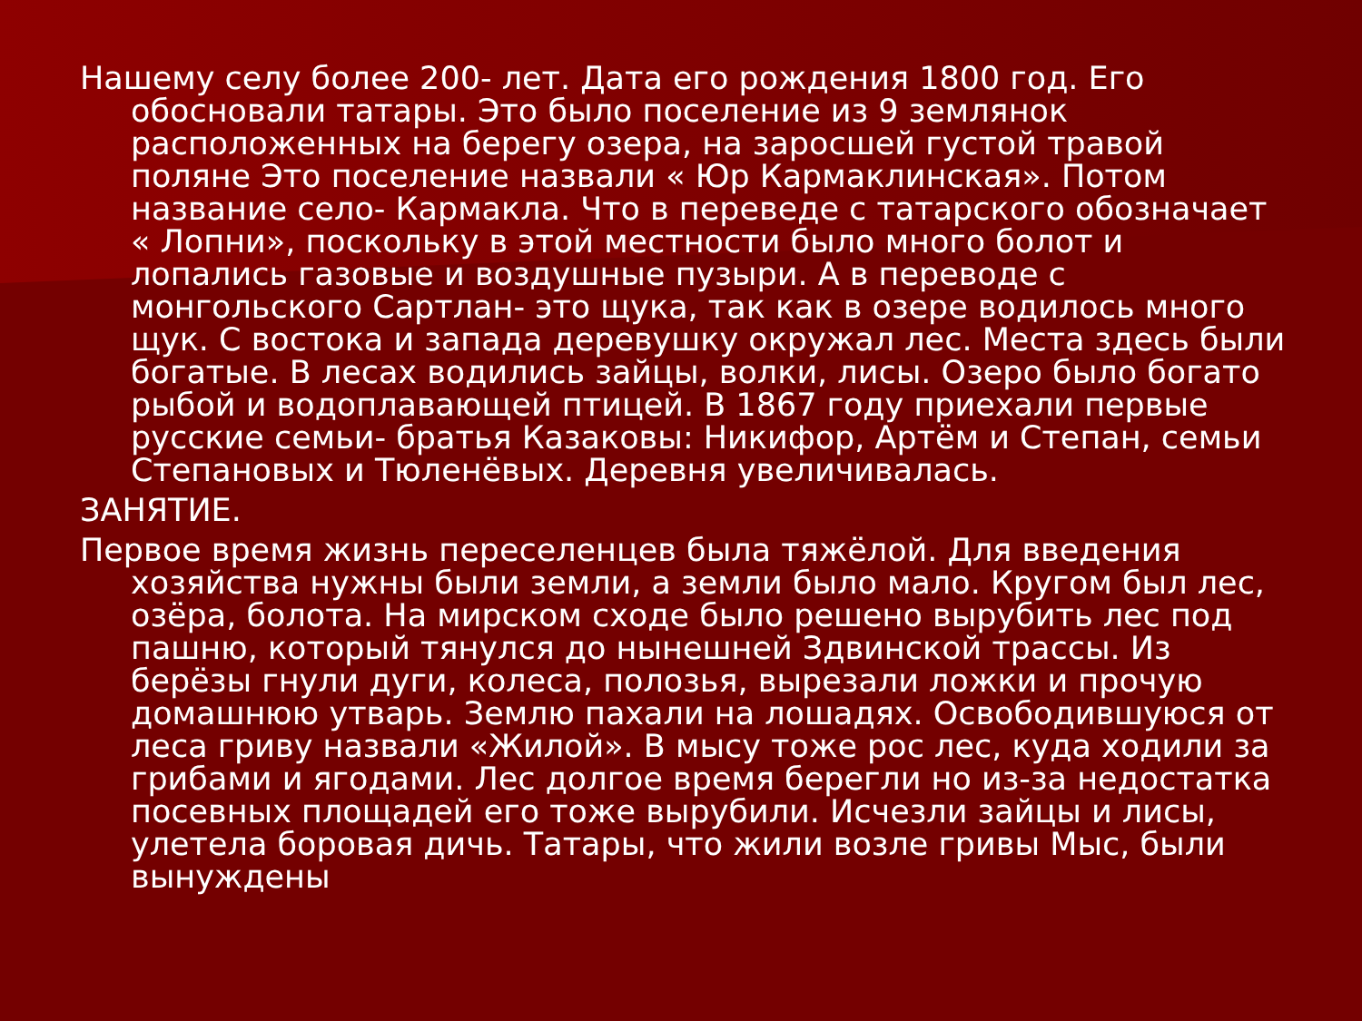Нашему селу более 200- лет. Дата его рождения 1800 год. Его обосновали татары. Это было поселение из 9 землянок расположенных на берегу озера, на заросшей густой травой поляне Это поселение назвали « Юр Кармаклинская». Потом название село- Кармакла. Что в переведе с татарского обозначает « Лопни», поскольку в этой местности было много болот и лопались газовые и воздушные пузыри. А в переводе с монгольского Сартлан- это щука, так как в озере водилось много щук. С востока и запада деревушку окружал лес. Места здесь были богатые. В лесах водились зайцы, волки, лисы. Озеро было богато рыбой и водоплавающей птицей. В 1867 году приехали первые русские семьи- братья Казаковы: Никифор, Артём и Степан, семьи Степановых и Тюленёвых. Деревня увеличивалась.
ЗАНЯТИЕ.
Первое время жизнь переселенцев была тяжёлой. Для введения хозяйства нужны были земли, а земли было мало. Кругом был лес, озёра, болота. На мирском сходе было решено вырубить лес под пашню, который тянулся до нынешней Здвинской трассы. Из берёзы гнули дуги, колеса, полозья, вырезали ложки и прочую домашнюю утварь. Землю пахали на лошадях. Освободившуюся от леса гриву назвали «Жилой». В мысу тоже рос лес, куда ходили за грибами и ягодами. Лес долгое время берегли но из-за недостатка посевных площадей его тоже вырубили. Исчезли зайцы и лисы, улетела боровая дичь. Татары, что жили возле гривы Мыс, были вынуждены